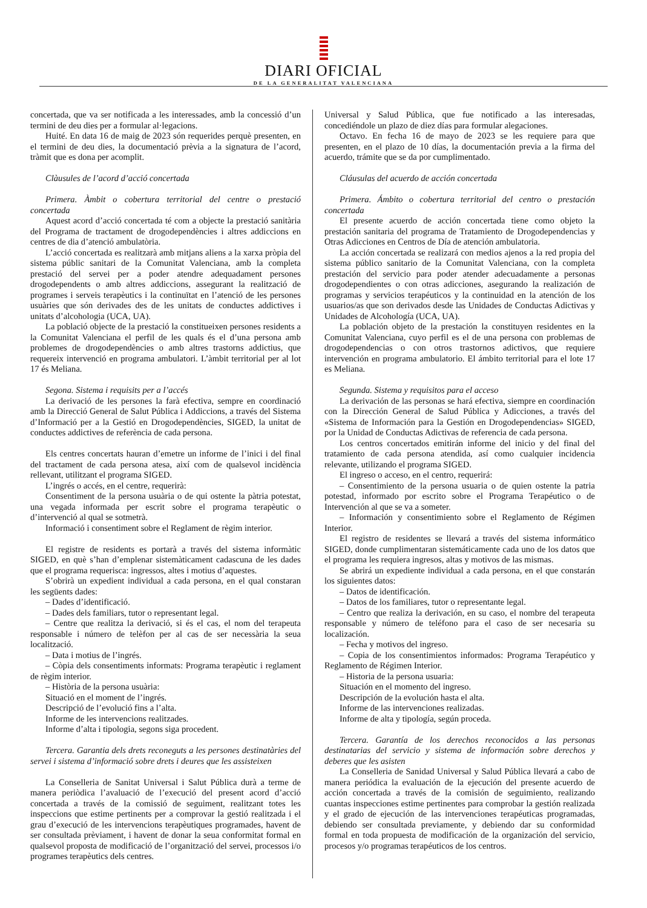DIARI OFICIAL
DE LA GENERALITAT VALENCIANA
concertada, que va ser notificada a les interessades, amb la concessió d’un termini de deu dies per a formular al·legacions.
Huité. En data 16 de maig de 2023 són requerides perquè presenten, en el termini de deu dies, la documentació prèvia a la signatura de l’acord, tràmit que es dona per acomplit.
Clàusules de l’acord d’acció concertada
Primera. Àmbit o cobertura territorial del centre o prestació concertada
Aquest acord d’acció concertada té com a objecte la prestació sanitària del Programa de tractament de drogodependències i altres addiccions en centres de dia d’atenció ambulatòria.
L’acció concertada es realitzarà amb mitjans aliens a la xarxa pròpia del sistema públic sanitari de la Comunitat Valenciana, amb la completa prestació del servei per a poder atendre adequadament persones drogodependents o amb altres addiccions, assegurant la realització de programes i serveis terapèutics i la continuïtat en l’atenció de les persones usuàries que són derivades des de les unitats de conductes addictives i unitats d’alcohologia (UCA, UA).
La població objecte de la prestació la constitueixen persones residents a la Comunitat Valenciana el perfil de les quals és el d’una persona amb problemes de drogodependències o amb altres trastorns addictius, que requereix intervenció en programa ambulatori. L’àmbit territorial per al lot 17 és Meliana.
Segona. Sistema i requisits per a l’accés
La derivació de les persones la farà efectiva, sempre en coordinació amb la Direcció General de Salut Pública i Addiccions, a través del Sistema d’Informació per a la Gestió en Drogodependències, SIGED, la unitat de conductes addictives de referència de cada persona.
Els centres concertats hauran d’emetre un informe de l’inici i del final del tractament de cada persona atesa, així com de qualsevol incidència rellevant, utilitzant el programa SIGED.
L’ingrés o accés, en el centre, requerirà:
Consentiment de la persona usuària o de qui ostente la pàtria potestat, una vegada informada per escrit sobre el programa terapèutic o d’intervenció al qual se sotmetrà.
Informació i consentiment sobre el Reglament de règim interior.
El registre de residents es portarà a través del sistema informàtic SIGED, en què s’han d’emplenar sistemàticament cadascuna de les dades que el programa requerisca: ingressos, altes i motius d’aquestes.
S’obrirà un expedient individual a cada persona, en el qual constaran les següents dades:
– Dades d’identificació.
– Dades dels familiars, tutor o representant legal.
– Centre que realitza la derivació, si és el cas, el nom del terapeuta responsable i número de telèfon per al cas de ser necessària la seua localització.
– Data i motius de l’ingrés.
– Còpia dels consentiments informats: Programa terapèutic i reglament de règim interior.
– Història de la persona usuària:
Situació en el moment de l’ingrés.
Descripció de l’evolució fins a l’alta.
Informe de les intervencions realitzades.
Informe d’alta i tipologia, segons siga procedent.
Tercera. Garantia dels drets reconeguts a les persones destinatàries del servei i sistema d’informació sobre drets i deures que les assisteixen
La Conselleria de Sanitat Universal i Salut Pública durà a terme de manera periòdica l’avaluació de l’execució del present acord d’acció concertada a través de la comissió de seguiment, realitzant totes les inspeccions que estime pertinents per a comprovar la gestió realitzada i el grau d’execució de les intervencions terapèutiques programades, havent de ser consultada prèviament, i havent de donar la seua conformitat formal en qualsevol proposta de modificació de l’organització del servei, processos i/o programes terapèutics dels centres.
Universal y Salud Pública, que fue notificado a las interesadas, concediéndole un plazo de diez días para formular alegaciones.
Octavo. En fecha 16 de mayo de 2023 se les requiere para que presenten, en el plazo de 10 días, la documentación previa a la firma del acuerdo, trámite que se da por cumplimentado.
Cláusulas del acuerdo de acción concertada
Primera. Ámbito o cobertura territorial del centro o prestación concertada
El presente acuerdo de acción concertada tiene como objeto la prestación sanitaria del programa de Tratamiento de Drogodependencias y Otras Adicciones en Centros de Día de atención ambulatoria.
La acción concertada se realizará con medios ajenos a la red propia del sistema público sanitario de la Comunitat Valenciana, con la completa prestación del servicio para poder atender adecuadamente a personas drogodependientes o con otras adicciones, asegurando la realización de programas y servicios terapéuticos y la continuidad en la atención de los usuarios/as que son derivados desde las Unidades de Conductas Adictivas y Unidades de Alcohología (UCA, UA).
La población objeto de la prestación la constituyen residentes en la Comunitat Valenciana, cuyo perfil es el de una persona con problemas de drogodependencias o con otros trastornos adictivos, que requiere intervención en programa ambulatorio. El ámbito territorial para el lote 17 es Meliana.
Segunda. Sistema y requisitos para el acceso
La derivación de las personas se hará efectiva, siempre en coordinación con la Dirección General de Salud Pública y Adicciones, a través del «Sistema de Información para la Gestión en Drogodependencias» SIGED, por la Unidad de Conductas Adictivas de referencia de cada persona.
Los centros concertados emitirán informe del inicio y del final del tratamiento de cada persona atendida, así como cualquier incidencia relevante, utilizando el programa SIGED.
El ingreso o acceso, en el centro, requerirá:
– Consentimiento de la persona usuaria o de quien ostente la patria potestad, informado por escrito sobre el Programa Terapéutico o de Intervención al que se va a someter.
– Información y consentimiento sobre el Reglamento de Régimen Interior.
El registro de residentes se llevará a través del sistema informático SIGED, donde cumplimentaran sistemáticamente cada uno de los datos que el programa les requiera ingresos, altas y motivos de las mismas.
Se abrirá un expediente individual a cada persona, en el que constarán los siguientes datos:
– Datos de identificación.
– Datos de los familiares, tutor o representante legal.
– Centro que realiza la derivación, en su caso, el nombre del terapeuta responsable y número de teléfono para el caso de ser necesaria su localización.
– Fecha y motivos del ingreso.
– Copia de los consentimientos informados: Programa Terapéutico y Reglamento de Régimen Interior.
– Historia de la persona usuaria:
Situación en el momento del ingreso.
Descripción de la evolución hasta el alta.
Informe de las intervenciones realizadas.
Informe de alta y tipología, según proceda.
Tercera. Garantía de los derechos reconocidos a las personas destinatarias del servicio y sistema de información sobre derechos y deberes que les asisten
La Conselleria de Sanidad Universal y Salud Pública llevará a cabo de manera periódica la evaluación de la ejecución del presente acuerdo de acción concertada a través de la comisión de seguimiento, realizando cuantas inspecciones estime pertinentes para comprobar la gestión realizada y el grado de ejecución de las intervenciones terapéuticas programadas, debiendo ser consultada previamente, y debiendo dar su conformidad formal en toda propuesta de modificación de la organización del servicio, procesos y/o programas terapéuticos de los centros.